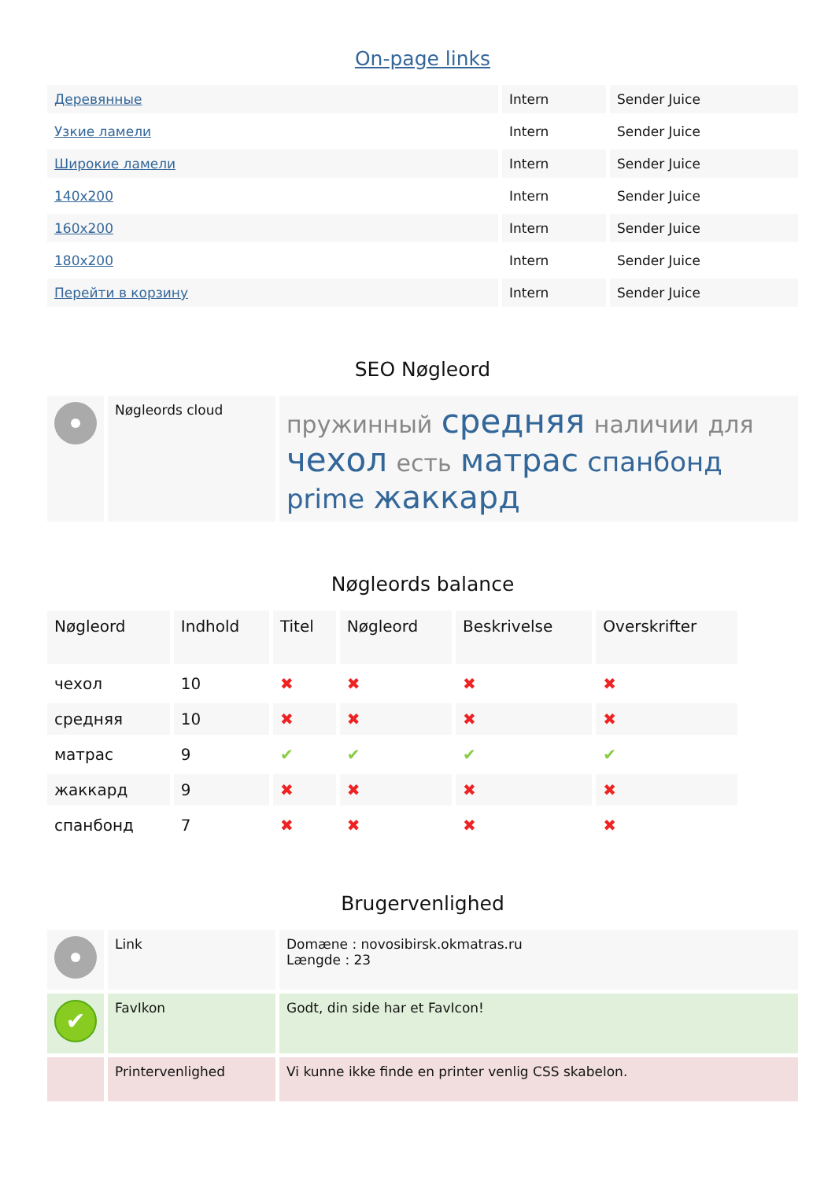On-page links
| Деревянные | Intern | Sender Juice |
| Узкие ламели | Intern | Sender Juice |
| Широкие ламели | Intern | Sender Juice |
| 140x200 | Intern | Sender Juice |
| 160x200 | Intern | Sender Juice |
| 180x200 | Intern | Sender Juice |
| Перейти в корзину | Intern | Sender Juice |
SEO Nøgleord
| | Nøgleords cloud | пружинный средняя наличии для чехол есть матрас спанбонд prime жаккард |
Nøgleords balance
| Nøgleord | Indhold | Titel | Nøgleord | Beskrivelse | Overskrifter |
| --- | --- | --- | --- | --- | --- |
| чехол | 10 | ✖ | ✖ | ✖ | ✖ |
| средняя | 10 | ✖ | ✖ | ✖ | ✖ |
| матрас | 9 | ✔ | ✔ | ✔ | ✔ |
| жаккард | 9 | ✖ | ✖ | ✖ | ✖ |
| спанбонд | 7 | ✖ | ✖ | ✖ | ✖ |
Brugervenlighed
| | Link | Domæne : novosibirsk.okmatras.ru Længde : 23 |
| ✔ | FavIkon | Godt, din side har et FavIcon! |
| | Printervenlighed | Vi kunne ikke finde en printer venlig CSS skabelon. |